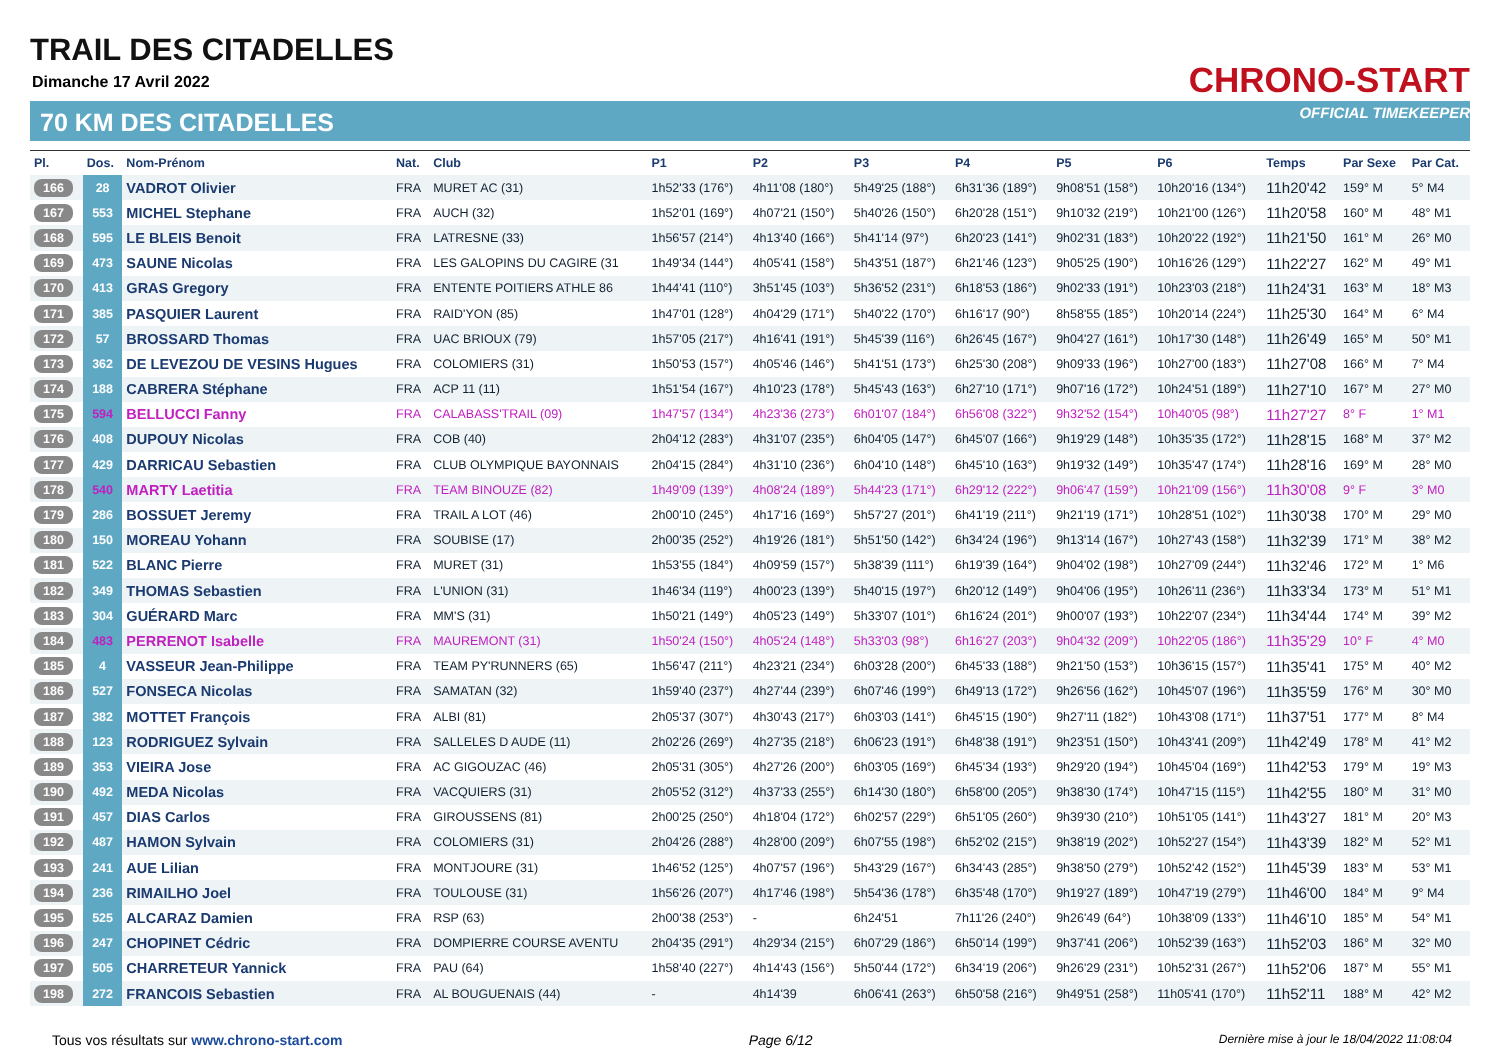TRAIL DES CITADELLES
Dimanche 17 Avril 2022
70 KM DES CITADELLES
CHRONO-START
OFFICIAL TIMEKEEPER
| Pl. | Dos. | Nom-Prénom | Nat. | Club | P1 | P2 | P3 | P4 | P5 | P6 | Temps | Par Sexe | Par Cat. |
| --- | --- | --- | --- | --- | --- | --- | --- | --- | --- | --- | --- | --- | --- |
| 166 | 28 | VADROT Olivier | FRA | MURET AC (31) | 1h52'33 (176°) | 4h11'08 (180°) | 5h49'25 (188°) | 6h31'36 (189°) | 9h08'51 (158°) | 10h20'16 (134°) | 11h20'42 | 159° M | 5° M4 |
| 167 | 553 | MICHEL Stephane | FRA | AUCH (32) | 1h52'01 (169°) | 4h07'21 (150°) | 5h40'26 (150°) | 6h20'28 (151°) | 9h10'32 (219°) | 10h21'00 (126°) | 11h20'58 | 160° M | 48° M1 |
| 168 | 595 | LE BLEIS Benoit | FRA | LATRESNE (33) | 1h56'57 (214°) | 4h13'40 (166°) | 5h41'14 (97°) | 6h20'23 (141°) | 9h02'31 (183°) | 10h20'22 (192°) | 11h21'50 | 161° M | 26° M0 |
| 169 | 473 | SAUNE Nicolas | FRA | LES GALOPINS DU CAGIRE (31 | 1h49'34 (144°) | 4h05'41 (158°) | 5h43'51 (187°) | 6h21'46 (123°) | 9h05'25 (190°) | 10h16'26 (129°) | 11h22'27 | 162° M | 49° M1 |
| 170 | 413 | GRAS Gregory | FRA | ENTENTE POITIERS ATHLE 86 | 1h44'41 (110°) | 3h51'45 (103°) | 5h36'52 (231°) | 6h18'53 (186°) | 9h02'33 (191°) | 10h23'03 (218°) | 11h24'31 | 163° M | 18° M3 |
| 171 | 385 | PASQUIER Laurent | FRA | RAID'YON (85) | 1h47'01 (128°) | 4h04'29 (171°) | 5h40'22 (170°) | 6h16'17 (90°) | 8h58'55 (185°) | 10h20'14 (224°) | 11h25'30 | 164° M | 6° M4 |
| 172 | 57 | BROSSARD Thomas | FRA | UAC BRIOUX (79) | 1h57'05 (217°) | 4h16'41 (191°) | 5h45'39 (116°) | 6h26'45 (167°) | 9h04'27 (161°) | 10h17'30 (148°) | 11h26'49 | 165° M | 50° M1 |
| 173 | 362 | DE LEVEZOU DE VESINS Hugues | FRA | COLOMIERS (31) | 1h50'53 (157°) | 4h05'46 (146°) | 5h41'51 (173°) | 6h25'30 (208°) | 9h09'33 (196°) | 10h27'00 (183°) | 11h27'08 | 166° M | 7° M4 |
| 174 | 188 | CABRERA Stéphane | FRA | ACP 11 (11) | 1h51'54 (167°) | 4h10'23 (178°) | 5h45'43 (163°) | 6h27'10 (171°) | 9h07'16 (172°) | 10h24'51 (189°) | 11h27'10 | 167° M | 27° M0 |
| 175 | 594 | BELLUCCI Fanny | FRA | CALABASS'TRAIL (09) | 1h47'57 (134°) | 4h23'36 (273°) | 6h01'07 (184°) | 6h56'08 (322°) | 9h32'52 (154°) | 10h40'05 (98°) | 11h27'27 | 8° F | 1° M1 |
| 176 | 408 | DUPOUY Nicolas | FRA | COB (40) | 2h04'12 (283°) | 4h31'07 (235°) | 6h04'05 (147°) | 6h45'07 (166°) | 9h19'29 (148°) | 10h35'35 (172°) | 11h28'15 | 168° M | 37° M2 |
| 177 | 429 | DARRICAU Sebastien | FRA | CLUB OLYMPIQUE BAYONNAIS | 2h04'15 (284°) | 4h31'10 (236°) | 6h04'10 (148°) | 6h45'10 (163°) | 9h19'32 (149°) | 10h35'47 (174°) | 11h28'16 | 169° M | 28° M0 |
| 178 | 540 | MARTY Laetitia | FRA | TEAM BINOUZE (82) | 1h49'09 (139°) | 4h08'24 (189°) | 5h44'23 (171°) | 6h29'12 (222°) | 9h06'47 (159°) | 10h21'09 (156°) | 11h30'08 | 9° F | 3° M0 |
| 179 | 286 | BOSSUET Jeremy | FRA | TRAIL A LOT (46) | 2h00'10 (245°) | 4h17'16 (169°) | 5h57'27 (201°) | 6h41'19 (211°) | 9h21'19 (171°) | 10h28'51 (102°) | 11h30'38 | 170° M | 29° M0 |
| 180 | 150 | MOREAU Yohann | FRA | SOUBISE (17) | 2h00'35 (252°) | 4h19'26 (181°) | 5h51'50 (142°) | 6h34'24 (196°) | 9h13'14 (167°) | 10h27'43 (158°) | 11h32'39 | 171° M | 38° M2 |
| 181 | 522 | BLANC Pierre | FRA | MURET (31) | 1h53'55 (184°) | 4h09'59 (157°) | 5h38'39 (111°) | 6h19'39 (164°) | 9h04'02 (198°) | 10h27'09 (244°) | 11h32'46 | 172° M | 1° M6 |
| 182 | 349 | THOMAS Sebastien | FRA | L'UNION (31) | 1h46'34 (119°) | 4h00'23 (139°) | 5h40'15 (197°) | 6h20'12 (149°) | 9h04'06 (195°) | 10h26'11 (236°) | 11h33'34 | 173° M | 51° M1 |
| 183 | 304 | GUÉRARD Marc | FRA | MM'S (31) | 1h50'21 (149°) | 4h05'23 (149°) | 5h33'07 (101°) | 6h16'24 (201°) | 9h00'07 (193°) | 10h22'07 (234°) | 11h34'44 | 174° M | 39° M2 |
| 184 | 483 | PERRENOT Isabelle | FRA | MAUREMONT (31) | 1h50'24 (150°) | 4h05'24 (148°) | 5h33'03 (98°) | 6h16'27 (203°) | 9h04'32 (209°) | 10h22'05 (186°) | 11h35'29 | 10° F | 4° M0 |
| 185 | 4 | VASSEUR Jean-Philippe | FRA | TEAM PY'RUNNERS (65) | 1h56'47 (211°) | 4h23'21 (234°) | 6h03'28 (200°) | 6h45'33 (188°) | 9h21'50 (153°) | 10h36'15 (157°) | 11h35'41 | 175° M | 40° M2 |
| 186 | 527 | FONSECA Nicolas | FRA | SAMATAN (32) | 1h59'40 (237°) | 4h27'44 (239°) | 6h07'46 (199°) | 6h49'13 (172°) | 9h26'56 (162°) | 10h45'07 (196°) | 11h35'59 | 176° M | 30° M0 |
| 187 | 382 | MOTTET François | FRA | ALBI (81) | 2h05'37 (307°) | 4h30'43 (217°) | 6h03'03 (141°) | 6h45'15 (190°) | 9h27'11 (182°) | 10h43'08 (171°) | 11h37'51 | 177° M | 8° M4 |
| 188 | 123 | RODRIGUEZ Sylvain | FRA | SALLELES D AUDE (11) | 2h02'26 (269°) | 4h27'35 (218°) | 6h06'23 (191°) | 6h48'38 (191°) | 9h23'51 (150°) | 10h43'41 (209°) | 11h42'49 | 178° M | 41° M2 |
| 189 | 353 | VIEIRA Jose | FRA | AC GIGOUZAC (46) | 2h05'31 (305°) | 4h27'26 (200°) | 6h03'05 (169°) | 6h45'34 (193°) | 9h29'20 (194°) | 10h45'04 (169°) | 11h42'53 | 179° M | 19° M3 |
| 190 | 492 | MEDA Nicolas | FRA | VACQUIERS (31) | 2h05'52 (312°) | 4h37'33 (255°) | 6h14'30 (180°) | 6h58'00 (205°) | 9h38'30 (174°) | 10h47'15 (115°) | 11h42'55 | 180° M | 31° M0 |
| 191 | 457 | DIAS Carlos | FRA | GIROUSSENS (81) | 2h00'25 (250°) | 4h18'04 (172°) | 6h02'57 (229°) | 6h51'05 (260°) | 9h39'30 (210°) | 10h51'05 (141°) | 11h43'27 | 181° M | 20° M3 |
| 192 | 487 | HAMON Sylvain | FRA | COLOMIERS (31) | 2h04'26 (288°) | 4h28'00 (209°) | 6h07'55 (198°) | 6h52'02 (215°) | 9h38'19 (202°) | 10h52'27 (154°) | 11h43'39 | 182° M | 52° M1 |
| 193 | 241 | AUE Lilian | FRA | MONTJOURE (31) | 1h46'52 (125°) | 4h07'57 (196°) | 5h43'29 (167°) | 6h34'43 (285°) | 9h38'50 (279°) | 10h52'42 (152°) | 11h45'39 | 183° M | 53° M1 |
| 194 | 236 | RIMAILHO Joel | FRA | TOULOUSE (31) | 1h56'26 (207°) | 4h17'46 (198°) | 5h54'36 (178°) | 6h35'48 (170°) | 9h19'27 (189°) | 10h47'19 (279°) | 11h46'00 | 184° M | 9° M4 |
| 195 | 525 | ALCARAZ Damien | FRA | RSP (63) | 2h00'38 (253°) | - | 6h24'51 | 7h11'26 (240°) | 9h26'49 (64°) | 10h38'09 (133°) | 11h46'10 | 185° M | 54° M1 |
| 196 | 247 | CHOPINET Cédric | FRA | DOMPIERRE COURSE AVENTU | 2h04'35 (291°) | 4h29'34 (215°) | 6h07'29 (186°) | 6h50'14 (199°) | 9h37'41 (206°) | 10h52'39 (163°) | 11h52'03 | 186° M | 32° M0 |
| 197 | 505 | CHARRETEUR Yannick | FRA | PAU (64) | 1h58'40 (227°) | 4h14'43 (156°) | 5h50'44 (172°) | 6h34'19 (206°) | 9h26'29 (231°) | 10h52'31 (267°) | 11h52'06 | 187° M | 55° M1 |
| 198 | 272 | FRANCOIS Sebastien | FRA | AL BOUGUENAIS (44) | - | 4h14'39 | 6h06'41 (263°) | 6h50'58 (216°) | 9h49'51 (258°) | 11h05'41 (170°) | 11h52'11 | 188° M | 42° M2 |
Tous vos résultats sur www.chrono-start.com Page 6/12 Dernière mise à jour le 18/04/2022 11:08:04